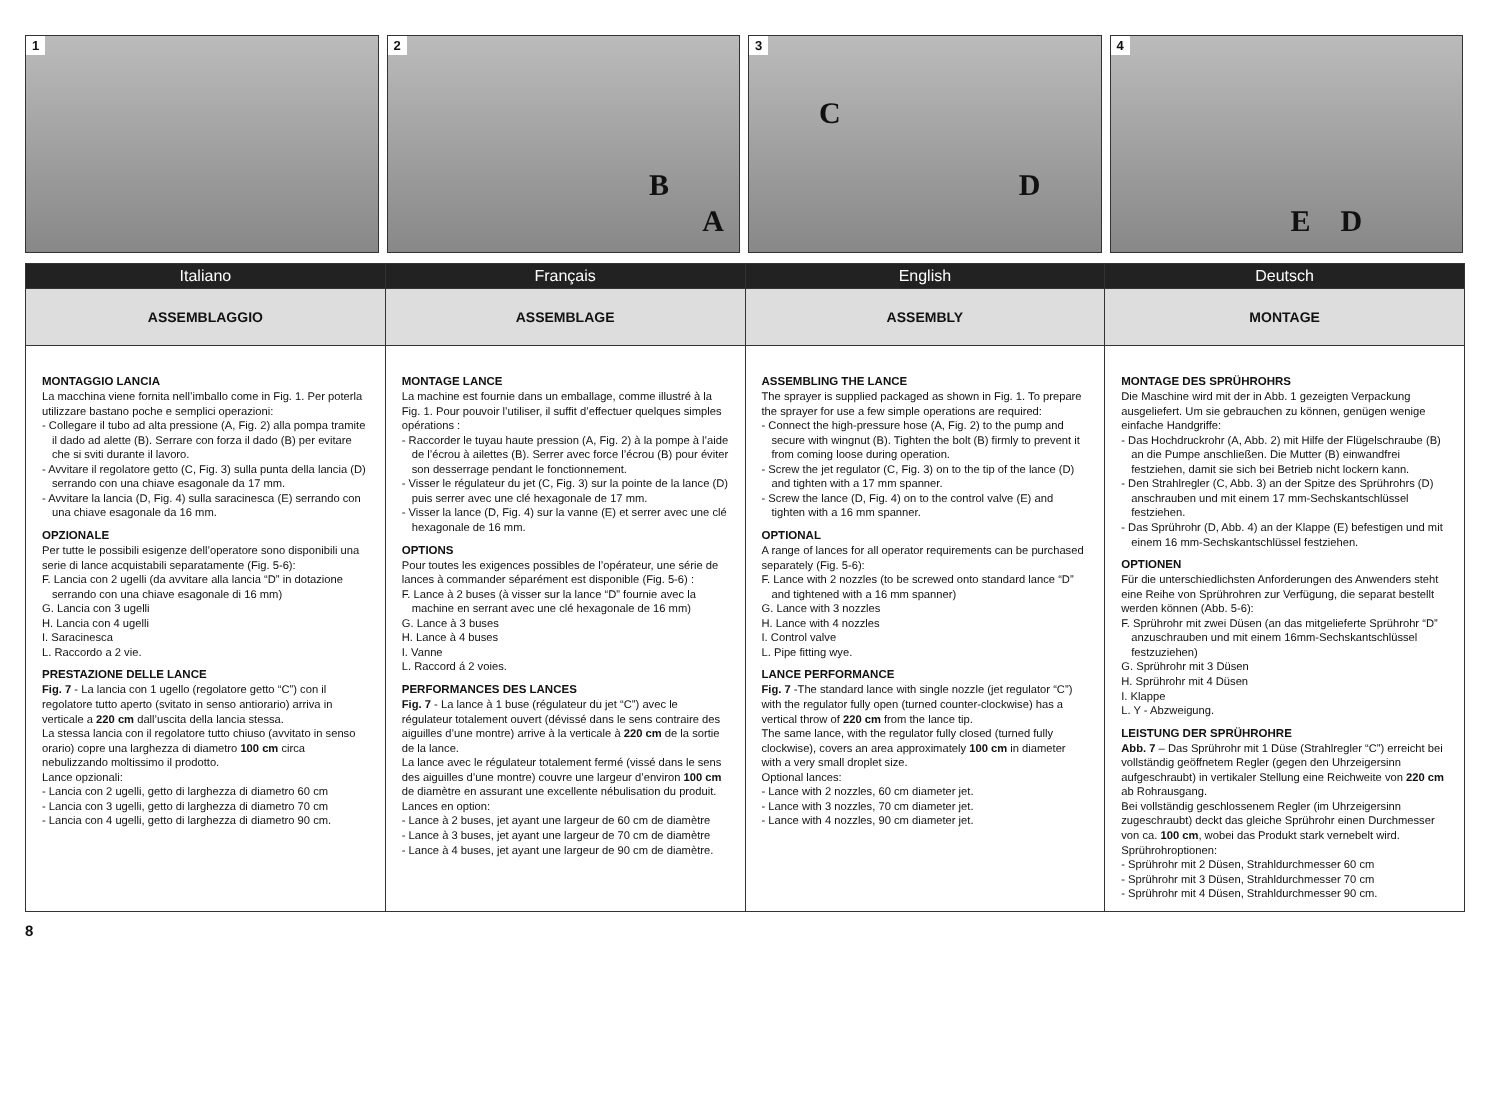1 2
B
A
3
C
D
4
E D
Italiano Français English Deutsch
ASSEMBLAGGIO ASSEMBLAGE ASSEMBLY MONTAGE
MONTAGGIO LANCIA
La macchina viene fornita nell’imballo come in Fig. 1. Per poterla utilizzare bastano poche e semplici operazioni:
- Collegare il tubo ad alta pressione (A, Fig. 2) alla pompa tramite il dado ad alette (B). Serrare con forza il dado (B) per evitare che si sviti durante il lavoro.
- Avvitare il regolatore getto (C, Fig. 3) sulla punta della lancia (D) serrando con una chiave esagonale da 17 mm.
- Avvitare la lancia (D, Fig. 4) sulla saracinesca (E) serrando con una chiave esagonale da 16 mm.
OPZIONALE
Per tutte le possibili esigenze dell’operatore sono disponibili una serie di lance acquistabili separatamente (Fig. 5-6):
F. Lancia con 2 ugelli (da avvitare alla lancia “D” in dotazione serrando con una chiave esagonale di 16 mm)
G. Lancia con 3 ugelli
H. Lancia con 4 ugelli
I. Saracinesca
L. Raccordo a 2 vie.
PRESTAZIONE DELLE LANCE
Fig. 7 - La lancia con 1 ugello (regolatore getto “C”) con il regolatore tutto aperto (svitato in senso antiorario) arriva in verticale a 220 cm dall’uscita della lancia stessa.
La stessa lancia con il regolatore tutto chiuso (avvitato in senso orario) copre una larghezza di diametro 100 cm circa nebulizzando moltissimo il prodotto.
Lance opzionali:
- Lancia con 2 ugelli, getto di larghezza di diametro 60 cm
- Lancia con 3 ugelli, getto di larghezza di diametro 70 cm
- Lancia con 4 ugelli, getto di larghezza di diametro 90 cm.
MONTAGE LANCE
La machine est fournie dans un emballage, comme illustré à la Fig. 1. Pour pouvoir l’utiliser, il suffit d’effectuer quelques simples opérations :
- Raccorder le tuyau haute pression (A, Fig. 2) à la pompe à l’aide de l’écrou à ailettes (B). Serrer avec force l’écrou (B) pour éviter son desserrage pendant le fonctionnement.
- Visser le régulateur du jet (C, Fig. 3) sur la pointe de la lance (D) puis serrer avec une clé hexagonale de 17 mm.
- Visser la lance (D, Fig. 4) sur la vanne (E) et serrer avec une clé hexagonale de 16 mm.
OPTIONS
Pour toutes les exigences possibles de l’opérateur, une série de lances à commander séparément est disponible (Fig. 5-6) :
F. Lance à 2 buses (à visser sur la lance “D” fournie avec la machine en serrant avec une clé hexagonale de 16 mm)
G. Lance à 3 buses
H. Lance à 4 buses
I. Vanne
L. Raccord á 2 voies.
PERFORMANCES DES LANCES
Fig. 7 - La lance à 1 buse (régulateur du jet “C”) avec le régulateur totalement ouvert (dévissé dans le sens contraire des aiguilles d’une montre) arrive à la verticale à 220 cm de la sortie de la lance.
La lance avec le régulateur totalement fermé (vissé dans le sens des aiguilles d’une montre) couvre une largeur d’environ 100 cm de diamètre en assurant une excellente nébulisation du produit.
Lances en option:
- Lance à 2 buses, jet ayant une largeur de 60 cm de diamètre
- Lance à 3 buses, jet ayant une largeur de 70 cm de diamètre
- Lance à 4 buses, jet ayant une largeur de 90 cm de diamètre.
ASSEMBLING THE LANCE
The sprayer is supplied packaged as shown in Fig. 1. To prepare the sprayer for use a few simple operations are required:
- Connect the high-pressure hose (A, Fig. 2) to the pump and secure with wingnut (B). Tighten the bolt (B) firmly to prevent it from coming loose during operation.
- Screw the jet regulator (C, Fig. 3) on to the tip of the lance (D) and tighten with a 17 mm spanner.
- Screw the lance (D, Fig. 4) on to the control valve (E) and tighten with a 16 mm spanner.
OPTIONAL
A range of lances for all operator requirements can be purchased separately (Fig. 5-6):
F. Lance with 2 nozzles (to be screwed onto standard lance “D” and tightened with a 16 mm spanner)
G. Lance with 3 nozzles
H. Lance with 4 nozzles
I. Control valve
L. Pipe fitting wye.
LANCE PERFORMANCE
Fig. 7 -The standard lance with single nozzle (jet regulator “C”) with the regulator fully open (turned counter-clockwise) has a vertical throw of 220 cm from the lance tip.
The same lance, with the regulator fully closed (turned fully clockwise), covers an area approximately 100 cm in diameter with a very small droplet size.
Optional lances:
- Lance with 2 nozzles, 60 cm diameter jet.
- Lance with 3 nozzles, 70 cm diameter jet.
- Lance with 4 nozzles, 90 cm diameter jet.
MONTAGE DES SPRÜHROHRS
Die Maschine wird mit der in Abb. 1 gezeigten Verpackung ausgeliefert. Um sie gebrauchen zu können, genügen wenige einfache Handgriffe:
- Das Hochdruckrohr (A, Abb. 2) mit Hilfe der Flügelschraube (B) an die Pumpe anschließen. Die Mutter (B) einwandfrei festziehen, damit sie sich bei Betrieb nicht lockern kann.
- Den Strahlregler (C, Abb. 3) an der Spitze des Sprührohrs (D) anschrauben und mit einem 17 mm-Sechskantschlüssel festziehen.
- Das Sprührohr (D, Abb. 4) an der Klappe (E) befestigen und mit einem 16 mm-Sechskantschlüssel festziehen.
OPTIONEN
Für die unterschiedlichsten Anforderungen des Anwenders steht eine Reihe von Sprührohren zur Verfügung, die separat bestellt werden können (Abb. 5-6):
F. Sprührohr mit zwei Düsen (an das mitgelieferte Sprührohr “D” anzuschrauben und mit einem 16mm-Sechskantschlüssel festzuziehen)
G. Sprührohr mit 3 Düsen
H. Sprührohr mit 4 Düsen
I. Klappe
L. Y - Abzweigung.
LEISTUNG DER SPRÜHROHRE
Abb. 7 – Das Sprührohr mit 1 Düse (Strahlregler “C”) erreicht bei vollständig geöffnetem Regler (gegen den Uhrzeigersinn aufgeschraubt) in vertikaler Stellung eine Reichweite von 220 cm ab Rohrausgang.
Bei vollständig geschlossenem Regler (im Uhrzeigersinn zugeschraubt) deckt das gleiche Sprührohr einen Durchmesser von ca. 100 cm, wobei das Produkt stark vernebelt wird.
Sprührohroptionen:
- Sprührohr mit 2 Düsen, Strahldurchmesser 60 cm
- Sprührohr mit 3 Düsen, Strahldurchmesser 70 cm
- Sprührohr mit 4 Düsen, Strahldurchmesser 90 cm.
8